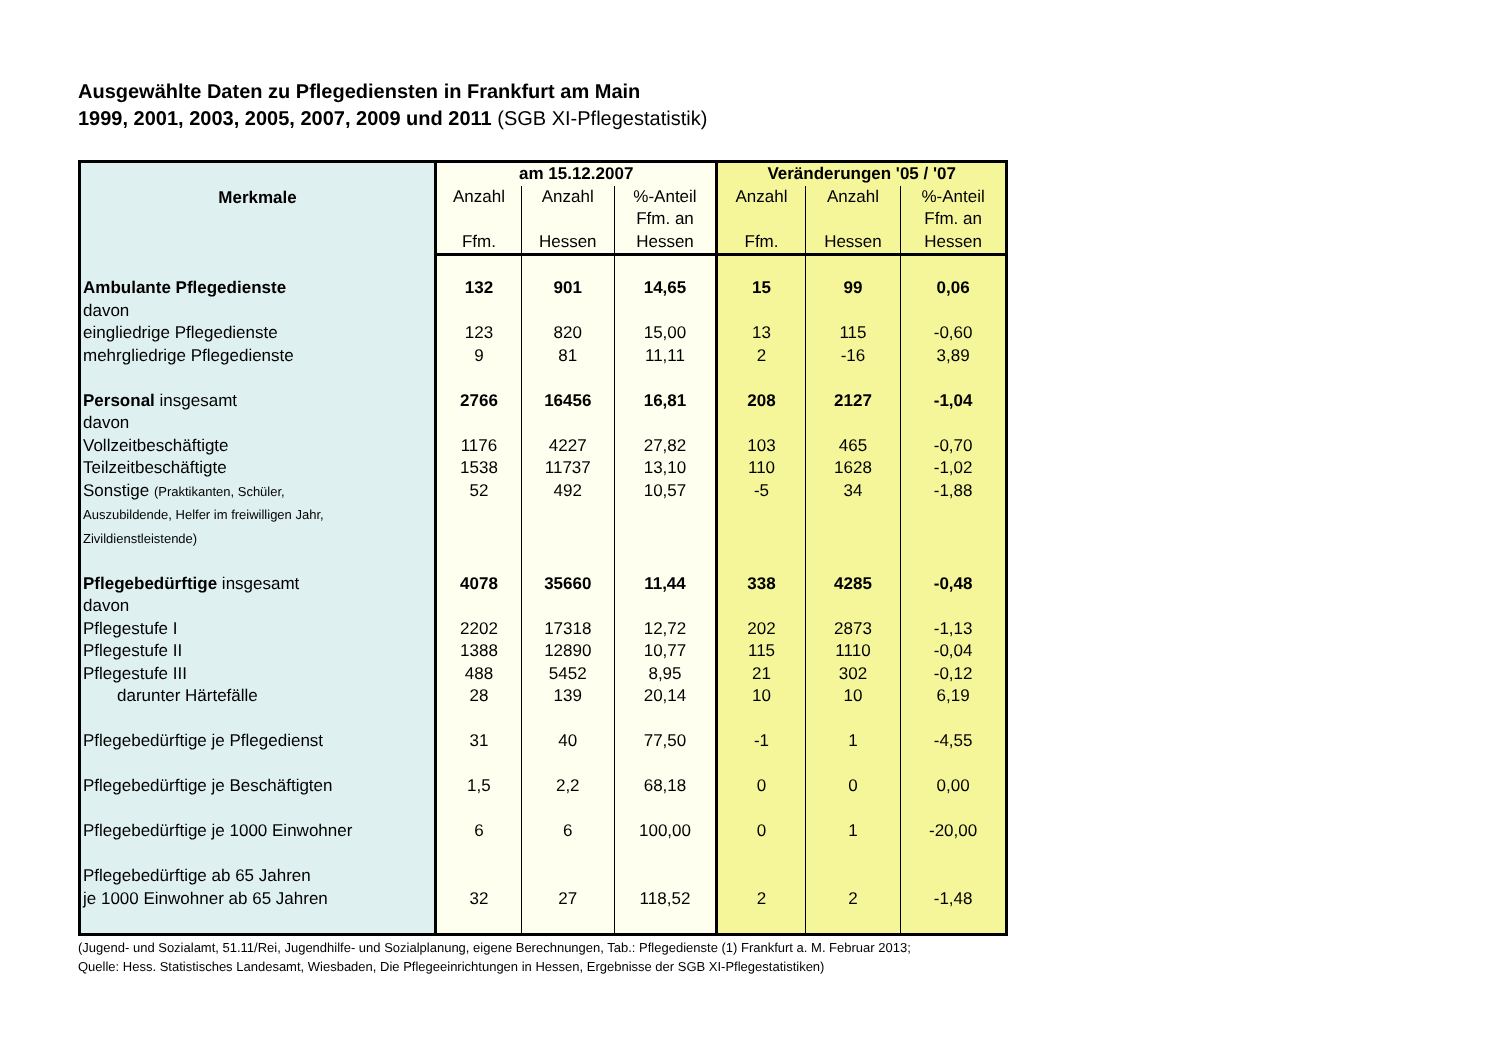Ausgewählte Daten zu Pflegediensten in Frankfurt am Main
1999, 2001, 2003, 2005, 2007, 2009 und 2011 (SGB XI-Pflegestatistik)
| Merkmale | am 15.12.2007 | | | Veränderungen '05 / '07 | | |
| --- | --- | --- | --- | --- | --- | --- |
| | Anzahl Ffm. | Anzahl Hessen | %-Anteil Ffm. an Hessen | Anzahl Ffm. | Anzahl Hessen | %-Anteil Ffm. an Hessen |
| Ambulante Pflegedienste | 132 | 901 | 14,65 | 15 | 99 | 0,06 |
| davon | | | | | | |
| eingliedrige Pflegedienste | 123 | 820 | 15,00 | 13 | 115 | -0,60 |
| mehrgliedrige Pflegedienste | 9 | 81 | 11,11 | 2 | -16 | 3,89 |
| Personal insgesamt | 2766 | 16456 | 16,81 | 208 | 2127 | -1,04 |
| davon | | | | | | |
| Vollzeitbeschäftigte | 1176 | 4227 | 27,82 | 103 | 465 | -0,70 |
| Teilzeitbeschäftigte | 1538 | 11737 | 13,10 | 110 | 1628 | -1,02 |
| Sonstige (Praktikanten, Schüler, Auszubildende, Helfer im freiwilligen Jahr, Zivildienstleistende) | 52 | 492 | 10,57 | -5 | 34 | -1,88 |
| Pflegebedürftige insgesamt | 4078 | 35660 | 11,44 | 338 | 4285 | -0,48 |
| davon | | | | | | |
| Pflegestufe I | 2202 | 17318 | 12,72 | 202 | 2873 | -1,13 |
| Pflegestufe II | 1388 | 12890 | 10,77 | 115 | 1110 | -0,04 |
| Pflegestufe III | 488 | 5452 | 8,95 | 21 | 302 | -0,12 |
| darunter Härtefälle | 28 | 139 | 20,14 | 10 | 10 | 6,19 |
| Pflegebedürftige je Pflegedienst | 31 | 40 | 77,50 | -1 | 1 | -4,55 |
| Pflegebedürftige je Beschäftigten | 1,5 | 2,2 | 68,18 | 0 | 0 | 0,00 |
| Pflegebedürftige je 1000 Einwohner | 6 | 6 | 100,00 | 0 | 1 | -20,00 |
| Pflegebedürftige ab 65 Jahren je 1000 Einwohner ab 65 Jahren | 32 | 27 | 118,52 | 2 | 2 | -1,48 |
(Jugend- und Sozialamt, 51.11/Rei, Jugendhilfe- und Sozialplanung, eigene Berechnungen, Tab.: Pflegedienste (1) Frankfurt a. M. Februar 2013;
Quelle: Hess. Statistisches Landesamt, Wiesbaden, Die Pflegeeinrichtungen in Hessen, Ergebnisse der SGB XI-Pflegestatistiken)